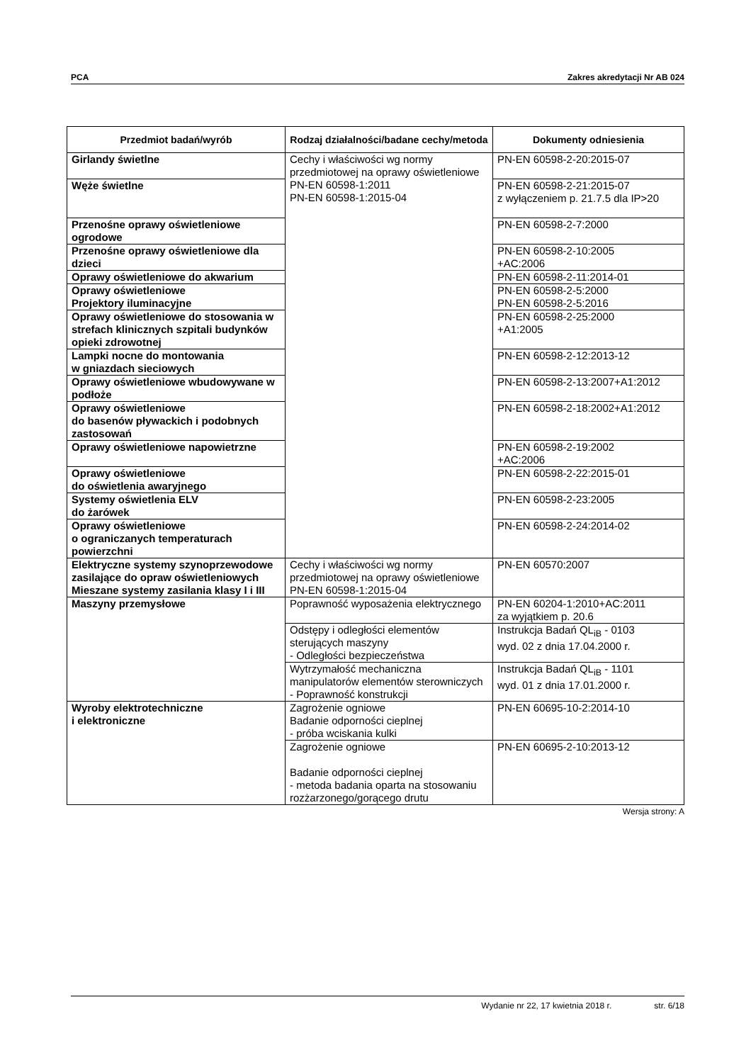PCA Zakres akredytacji Nr AB 024
| Przedmiot badań/wyrób | Rodzaj działalności/badane cechy/metoda | Dokumenty odniesienia |
| --- | --- | --- |
| Girlandy świetlne | Cechy i właściwości wg normy przedmiotowej na oprawy oświetleniowe PN-EN 60598-1:2011 PN-EN 60598-1:2015-04 | PN-EN 60598-2-20:2015-07 |
| Węże świetlne | | PN-EN 60598-2-21:2015-07 z wyłączeniem p. 21.7.5 dla IP>20 |
| Przenośne oprawy oświetleniowe ogrodowe | | PN-EN 60598-2-7:2000 |
| Przenośne oprawy oświetleniowe dla dzieci | | PN-EN 60598-2-10:2005 +AC:2006 |
| Oprawy oświetleniowe do akwarium | | PN-EN 60598-2-11:2014-01 |
| Oprawy oświetleniowe Projektory iluminacyjne | | PN-EN 60598-2-5:2000 PN-EN 60598-2-5:2016 |
| Oprawy oświetleniowe do stosowania w strefach klinicznych szpitali budynków opieki zdrowotnej | | PN-EN 60598-2-25:2000 +A1:2005 |
| Lampki nocne do montowania w gniazdach sieciowych | | PN-EN 60598-2-12:2013-12 |
| Oprawy oświetleniowe wbudowywane w podłoże | | PN-EN 60598-2-13:2007+A1:2012 |
| Oprawy oświetleniowe do basenów pływackich i podobnych zastosowań | | PN-EN 60598-2-18:2002+A1:2012 |
| Oprawy oświetleniowe napowietrzne | | PN-EN 60598-2-19:2002 +AC:2006 |
| Oprawy oświetleniowe do oświetlenia awaryjnego | | PN-EN 60598-2-22:2015-01 |
| Systemy oświetlenia ELV do żarówek | | PN-EN 60598-2-23:2005 |
| Oprawy oświetleniowe o ograniczanych temperaturach powierzchni | | PN-EN 60598-2-24:2014-02 |
| Elektryczne systemy szynoprzewodowe zasilające do opraw oświetleniowych Mieszane systemy zasilania klasy I i III | Cechy i właściwości wg normy przedmiotowej na oprawy oświetleniowe PN-EN 60598-1:2015-04 | PN-EN 60570:2007 |
| Maszyny przemysłowe | Poprawność wyposażenia elektrycznego | PN-EN 60204-1:2010+AC:2011 za wyjątkiem p. 20.6 |
| | Odstępy i odległości elementów sterujących maszyny - Odległości bezpieczeństwa | Instrukcja Badań QL<sub>iB</sub> - 0103 wyd. 02 z dnia 17.04.2000 r. |
| | Wytrzymałość mechaniczna manipulatorów elementów sterowniczych - Poprawność konstrukcji | Instrukcja Badań QL<sub>iB</sub> - 1101 wyd. 01 z dnia 17.01.2000 r. |
| Wyroby elektrotechniczne i elektroniczne | Zagrożenie ogniowe Badanie odporności cieplnej - próba wciskania kulki | PN-EN 60695-10-2:2014-10 |
| | Zagrożenie ogniowe Badanie odporności cieplnej - metoda badania oparta na stosowaniu rozżarzonego/gorącego drutu | PN-EN 60695-2-10:2013-12 |
Wersja strony: A
Wydanie nr 22, 17 kwietnia 2018 r. str. 6/18